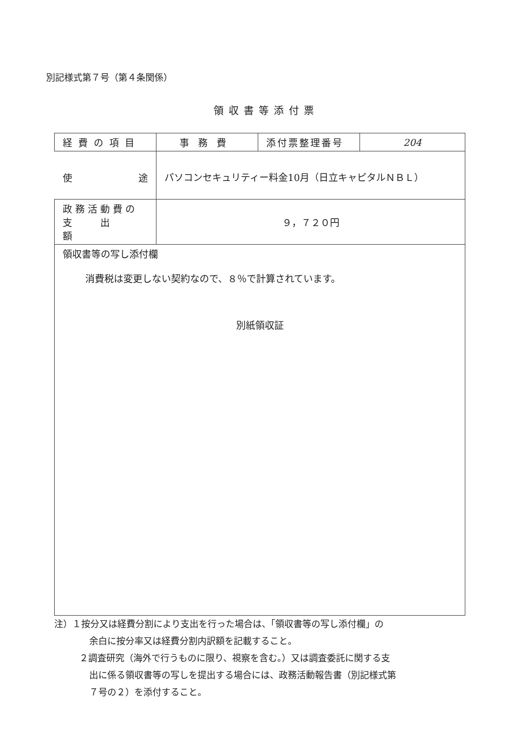別記様式第７号（第４条関係）
領収書等添付票
| 経費の項目 | 事務費 | 添付票整理番号 | 204 |
| 使 途 | パソコンセキュリティー料金10月（日立キャピタルＮＢＬ） | | |
| 政務活動費の 支 出 額 | ９，７２０円 | | |
| 領収書等の写し添付欄 消費税は変更しない契約なので、８％で計算されています。 別紙領収証 | | | |
注）１按分又は経費分割により支出を行った場合は、「領収書等の写し添付欄」の
余白に按分率又は経費分割内訳額を記載すること。
２調査研究（海外で行うものに限り、視察を含む。）又は調査委託に関する支
出に係る領収書等の写しを提出する場合には、政務活動報告書（別記様式第
７号の２）を添付すること。